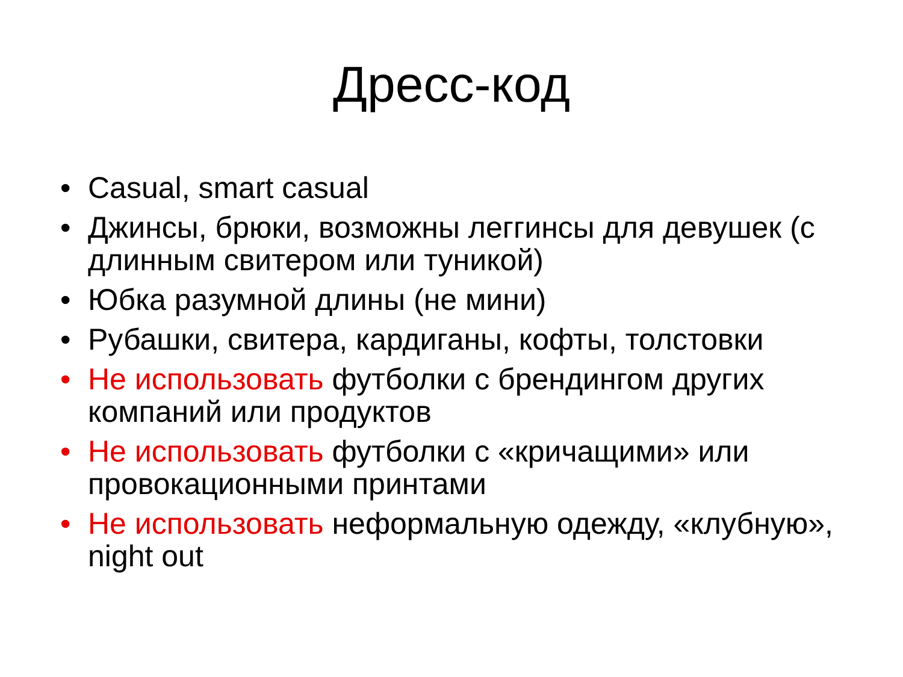Дресс-код
• Casual, smart casual
• Джинсы, брюки, возможны леггинсы для девушек (с длинным свитером или туникой)
• Юбка разумной длины (не мини)
• Рубашки, свитера, кардиганы, кофты, толстовки
• Не использовать футболки с брендингом других компаний или продуктов
• Не использовать футболки с «кричащими» или провокационными принтами
• Не использовать неформальную одежду, «клубную», night out